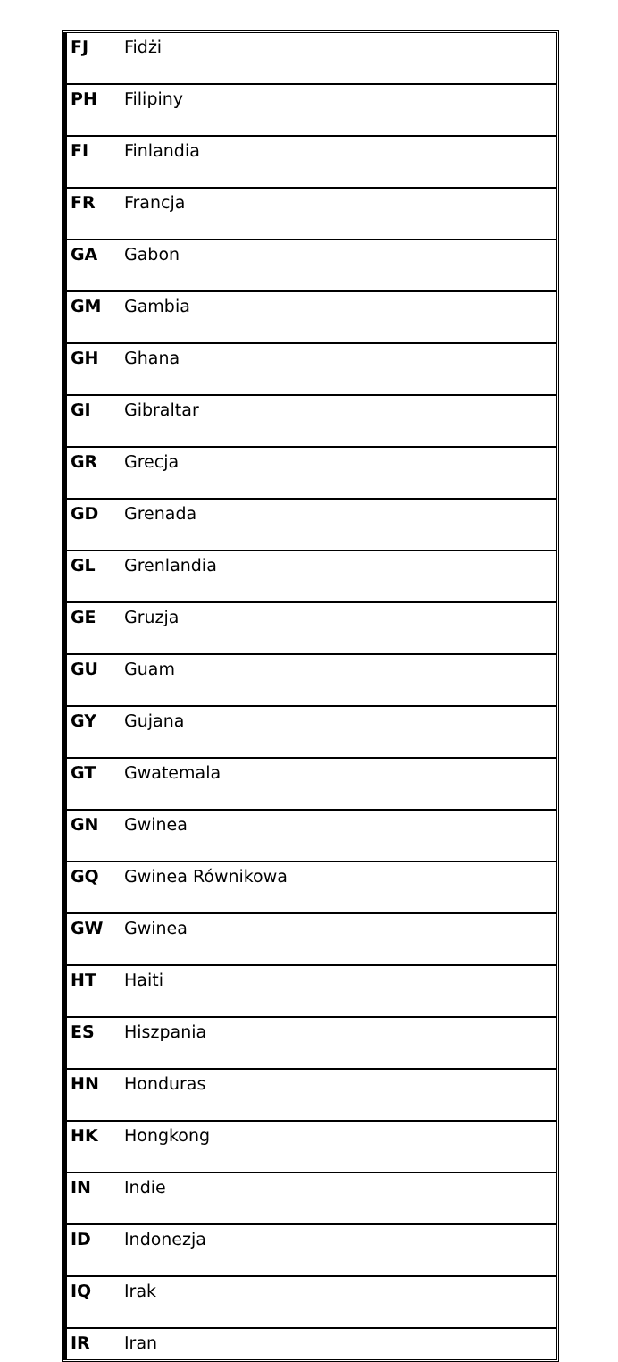| FJ | Fidżi |
| PH | Filipiny |
| FI | Finlandia |
| FR | Francja |
| GA | Gabon |
| GM | Gambia |
| GH | Ghana |
| GI | Gibraltar |
| GR | Grecja |
| GD | Grenada |
| GL | Grenlandia |
| GE | Gruzja |
| GU | Guam |
| GY | Gujana |
| GT | Gwatemala |
| GN | Gwinea |
| GQ | Gwinea Równikowa |
| GW | Gwinea |
| HT | Haiti |
| ES | Hiszpania |
| HN | Honduras |
| HK | Hongkong |
| IN | Indie |
| ID | Indonezja |
| IQ | Irak |
| IR | Iran |